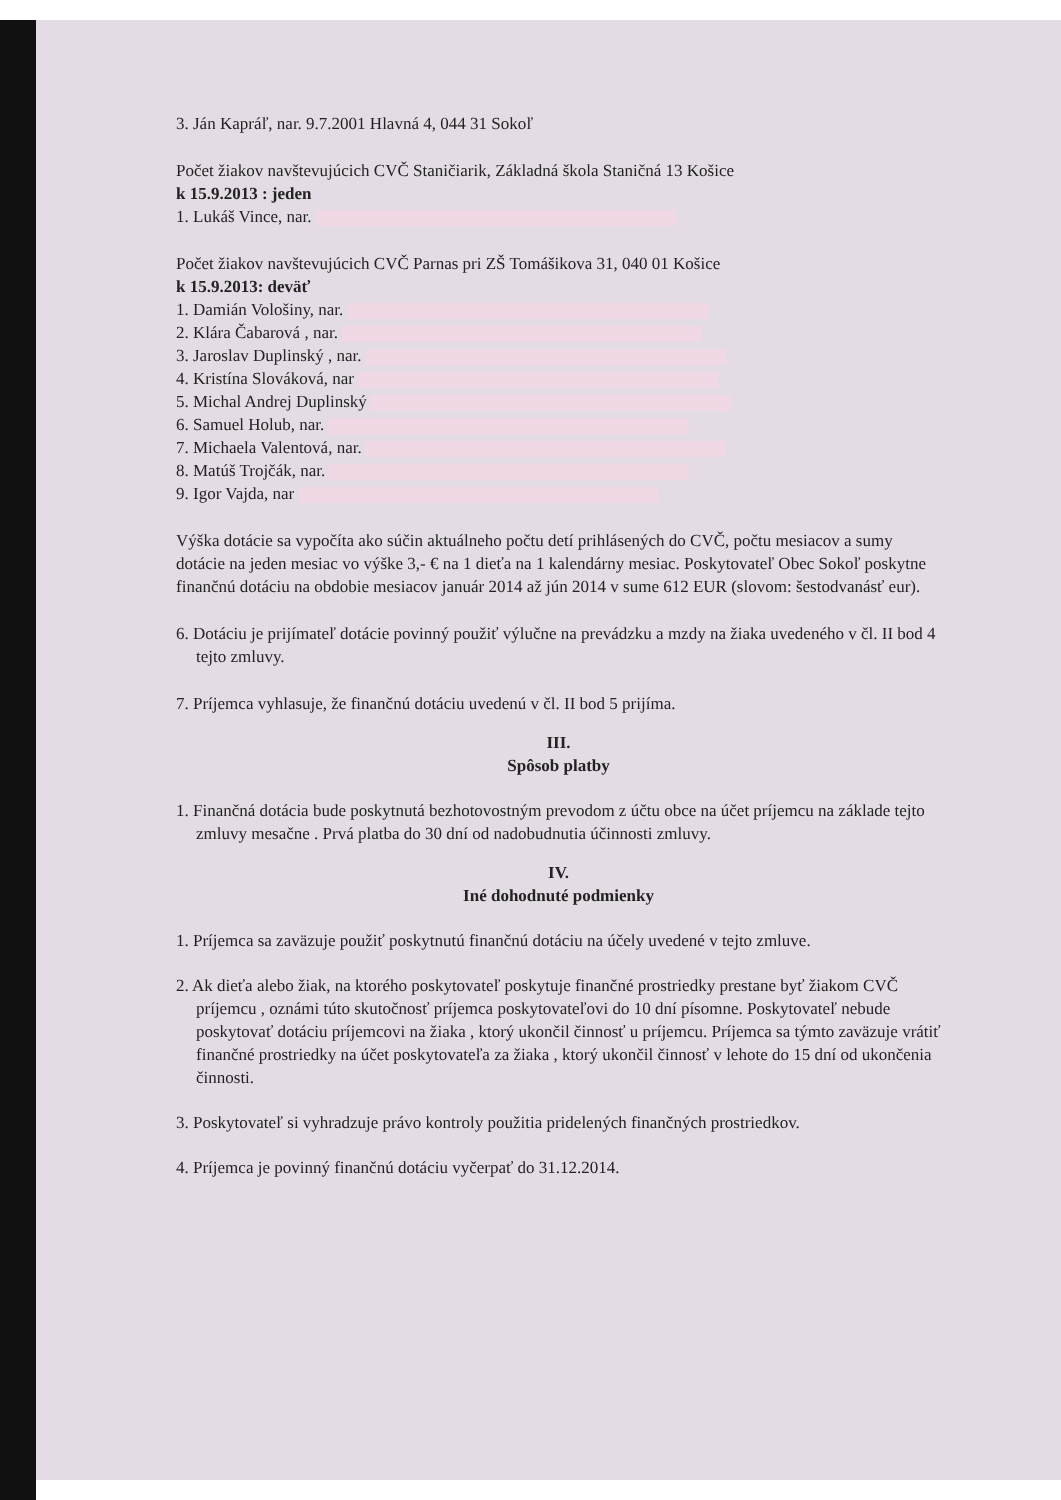3. Ján Kapráľ, nar. 9.7.2001 Hlavná 4, 044 31 Sokoľ
Počet žiakov navštevujúcich CVČ Staničiarik, Základná škola Staničná 13 Košice
k 15.9.2013 : jeden
1. Lukáš Vince, nar.
Počet žiakov navštevujúcich CVČ Parnas pri ZŠ Tomášikova 31, 040 01 Košice
k 15.9.2013: deväť
1. Damián Vološiny, nar.
2. Klára Čabarová , nar.
3. Jaroslav Duplinský , nar.
4. Kristína Slováková, nar
5. Michal Andrej Duplinský
6. Samuel Holub, nar.
7. Michaela Valentová, nar.
8. Matúš Trojčák, nar.
9. Igor Vajda, nar
Výška dotácie sa vypočíta ako súčin aktuálneho počtu detí prihlásených do CVČ, počtu mesiacov a sumy dotácie na jeden mesiac vo výške 3,- € na 1 dieťa na 1 kalendárny mesiac. Poskytovateľ Obec Sokoľ poskytne finančnú dotáciu na obdobie mesiacov január 2014 až jún 2014 v sume 612 EUR (slovom: šestodvanásť eur).
6. Dotáciu je prijímateľ dotácie povinný použiť výlučne na prevádzku a mzdy na žiaka uvedeného v čl. II bod 4 tejto zmluvy.
7. Príjemca vyhlasuje, že finančnú dotáciu uvedenú v čl. II bod 5 prijíma.
III.
Spôsob platby
1. Finančná dotácia bude poskytnutá bezhotovostným prevodom z účtu obce na účet príjemcu na základe tejto zmluvy mesačne . Prvá platba do 30 dní od nadobudnutia účinnosti zmluvy.
IV.
Iné dohodnuté podmienky
1. Príjemca sa zaväzuje použiť poskytnutú finančnú dotáciu na účely uvedené v tejto zmluve.
2. Ak dieťa alebo žiak, na ktorého poskytovateľ poskytuje finančné prostriedky prestane byť žiakom CVČ príjemcu , oznámi túto skutočnosť príjemca poskytovateľovi do 10 dní písomne. Poskytovateľ nebude poskytovať dotáciu príjemcovi na žiaka , ktorý ukončil činnosť u príjemcu. Príjemca sa týmto zaväzuje vrátiť finančné prostriedky na účet poskytovateľa za žiaka , ktorý ukončil činnosť v lehote do 15 dní od ukončenia činnosti.
3. Poskytovateľ si vyhradzuje právo kontroly použitia pridelených finančných prostriedkov.
4. Príjemca je povinný finančnú dotáciu vyčerpať do 31.12.2014.